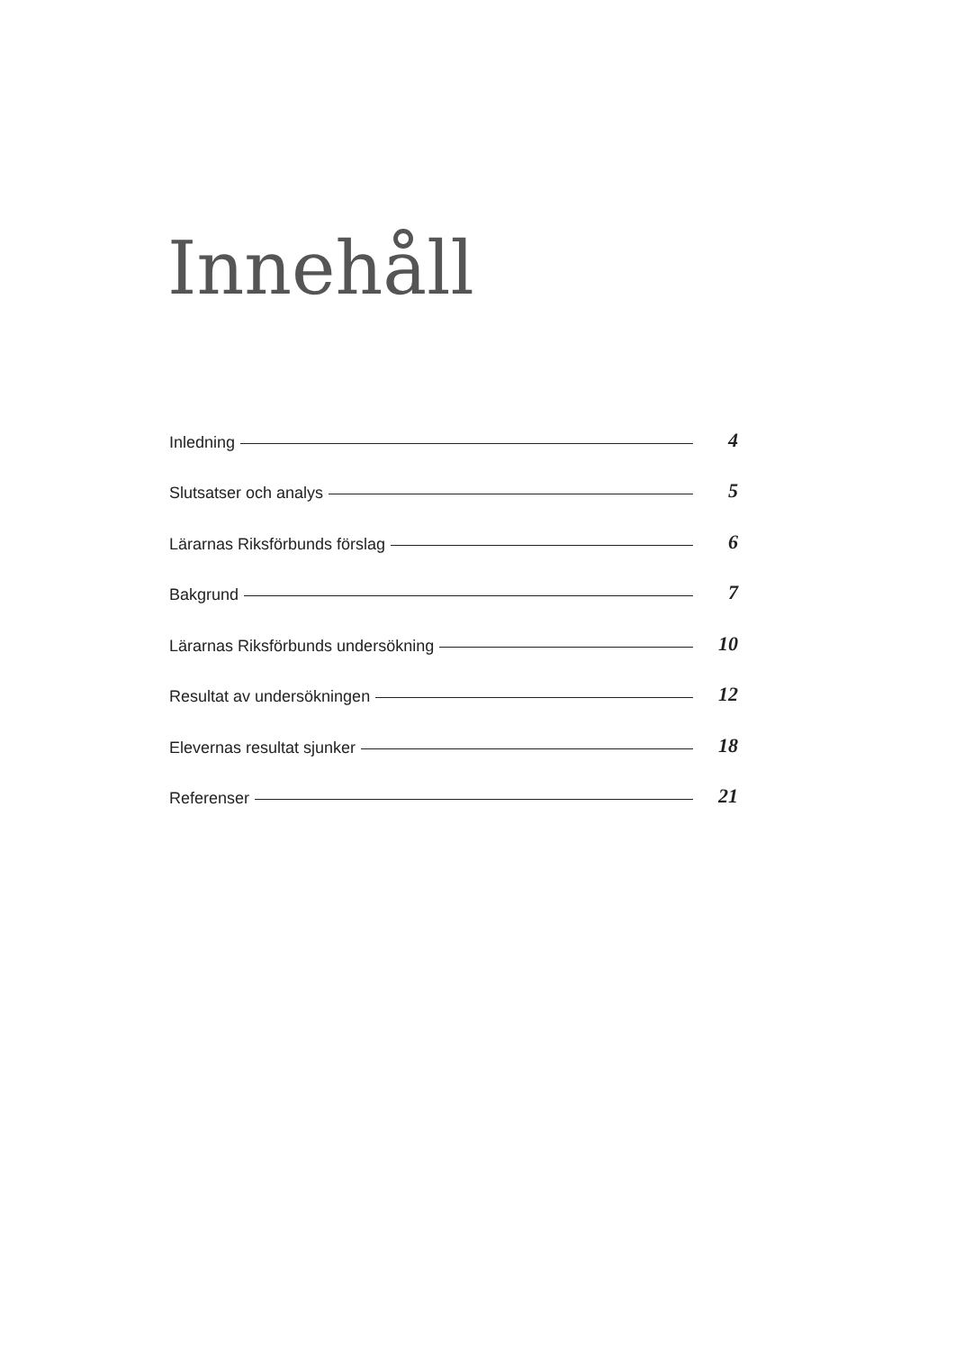Innehåll
Inledning 4
Slutsatser och analys 5
Lärarnas Riksförbunds förslag 6
Bakgrund 7
Lärarnas Riksförbunds undersökning 10
Resultat av undersökningen 12
Elevernas resultat sjunker 18
Referenser 21